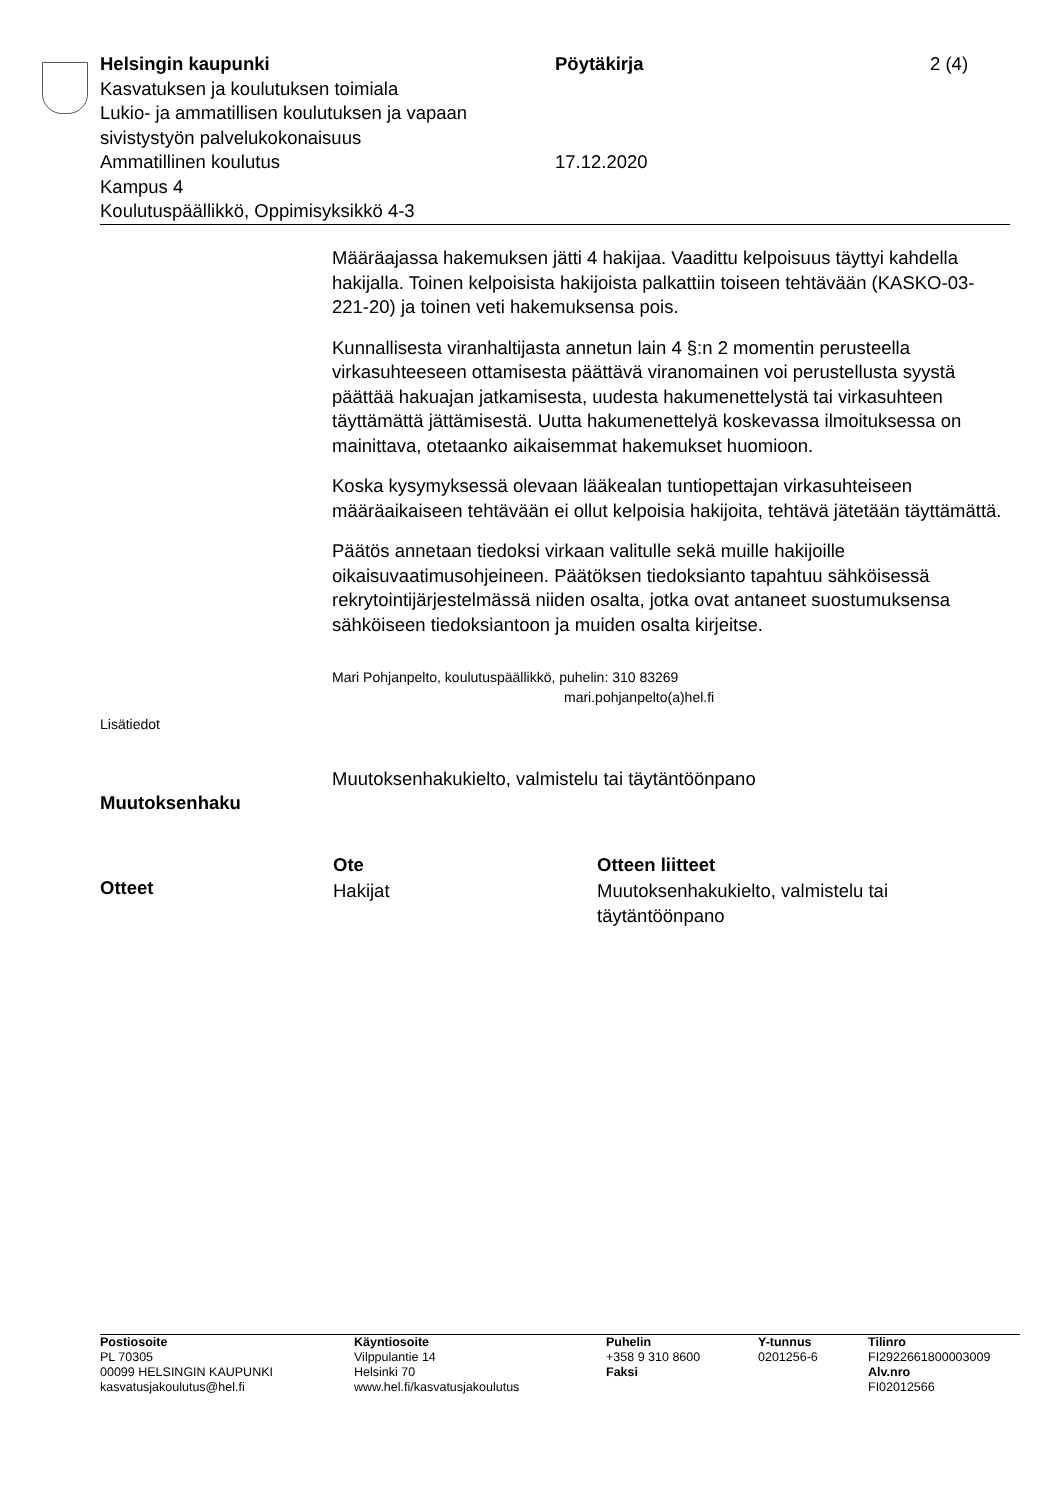Helsingin kaupunki Pöytäkirja 2 (4)
Kasvatuksen ja koulutuksen toimiala
Lukio- ja ammatillisen koulutuksen ja vapaan
sivistystyön palvelukokonaisuus
Ammatillinen koulutus 17.12.2020
Kampus 4
Koulutuspäällikkö, Oppimisyksikkö 4-3
Määräajassa hakemuksen jätti 4 hakijaa. Vaadittu kelpoisuus täyttyi kahdella hakijalla. Toinen kelpoisista hakijoista palkattiin toiseen tehtävään (KASKO-03-221-20) ja toinen veti hakemuksensa pois.
Kunnallisesta viranhaltijasta annetun lain 4 §:n 2 momentin perusteella virkasuhteeseen ottamisesta päättävä viranomainen voi perustellusta syystä päättää hakuajan jatkamisesta, uudesta hakumenettelystä tai virkasuhteen täyttämättä jättämisestä. Uutta hakumenettelyä koskevassa ilmoituksessa on mainittava, otetaanko aikaisemmat hakemukset huomioon.
Koska kysymyksessä olevaan lääkealan tuntiopettajan virkasuhteiseen määräaikaiseen tehtävään ei ollut kelpoisia hakijoita, tehtävä jätetään täyttämättä.
Päätös annetaan tiedoksi virkaan valitulle sekä muille hakijoille oikaisuvaatimusohjeineen. Päätöksen tiedoksianto tapahtuu sähköisessä rekrytointijärjestelmässä niiden osalta, jotka ovat antaneet suostumuksensa sähköiseen tiedoksiantoon ja muiden osalta kirjeitse.
Mari Pohjanpelto, koulutuspäällikkö, puhelin: 310 83269
mari.pohjanpelto(a)hel.fi
Muutoksenhakukielto, valmistelu tai täytäntöönpano
| Ote | Otteen liitteet |
| --- | --- |
| Hakijat | Muutoksenhakukielto, valmistelu tai täytäntöönpano |
Lisätiedot
Muutoksenhaku
Otteet
| Postiosoite PL 70305 00099 HELSINGIN KAUPUNKI kasvatusjakoulutus@hel.fi | Käyntiosoite Vilppulantie 14 Helsinki 70 www.hel.fi/kasvatusjakoulutus | Puhelin +358 9 310 8600 Faksi | Y-tunnus 0201256-6 | Tilinro FI2922661800003009 Alv.nro FI02012566 |